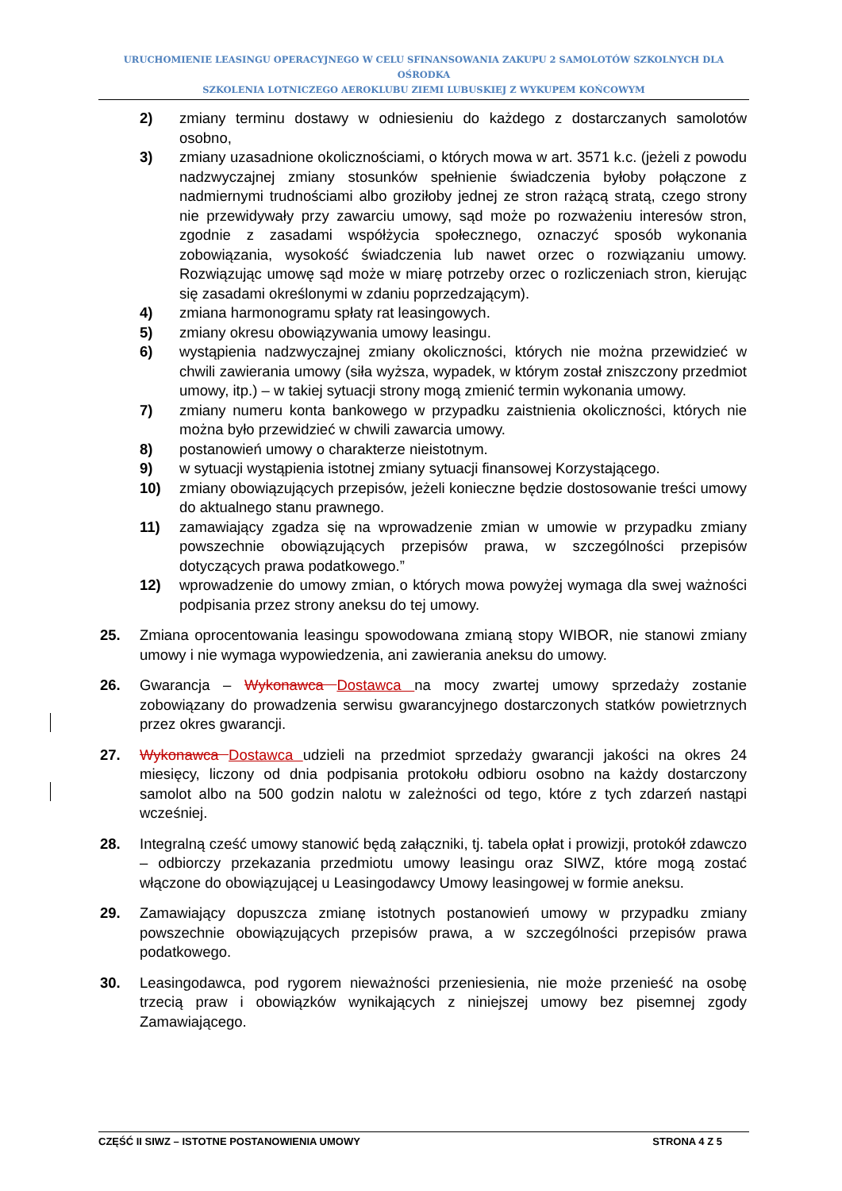URUCHOMIENIE LEASINGU OPERACYJNEGO W CELU SFINANSOWANIA ZAKUPU 2 SAMOLOTÓW SZKOLNYCH DLA OŚRODKA
SZKOLENIA LOTNICZEGO AEROKLUBU ZIEMI LUBUSKIEJ Z WYKUPEM KOŃCOWYM
2) zmiany terminu dostawy w odniesieniu do każdego z dostarczanych samolotów osobno,
3) zmiany uzasadnione okolicznościami, o których mowa w art. 3571 k.c. (jeżeli z powodu nadzwyczajnej zmiany stosunków spełnienie świadczenia byłoby połączone z nadmiernymi trudnościami albo groziłoby jednej ze stron rażącą stratą, czego strony nie przewidywały przy zawarciu umowy, sąd może po rozważeniu interesów stron, zgodnie z zasadami współżycia społecznego, oznaczyć sposób wykonania zobowiązania, wysokość świadczenia lub nawet orzec o rozwiązaniu umowy. Rozwiązując umowę sąd może w miarę potrzeby orzec o rozliczeniach stron, kierując się zasadami określonymi w zdaniu poprzedzającym).
4) zmiana harmonogramu spłaty rat leasingowych.
5) zmiany okresu obowiązywania umowy leasingu.
6) wystąpienia nadzwyczajnej zmiany okoliczności, których nie można przewidzieć w chwili zawierania umowy (siła wyższa, wypadek, w którym został zniszczony przedmiot umowy, itp.) – w takiej sytuacji strony mogą zmienić termin wykonania umowy.
7) zmiany numeru konta bankowego w przypadku zaistnienia okoliczności, których nie można było przewidzieć w chwili zawarcia umowy.
8) postanowień umowy o charakterze nieistotnym.
9) w sytuacji wystąpienia istotnej zmiany sytuacji finansowej Korzystającego.
10) zmiany obowiązujących przepisów, jeżeli konieczne będzie dostosowanie treści umowy do aktualnego stanu prawnego.
11) zamawiający zgadza się na wprowadzenie zmian w umowie w przypadku zmiany powszechnie obowiązujących przepisów prawa, w szczególności przepisów dotyczących prawa podatkowego.”
12) wprowadzenie do umowy zmian, o których mowa powyżej wymaga dla swej ważności podpisania przez strony aneksu do tej umowy.
25. Zmiana oprocentowania leasingu spowodowana zmianą stopy WIBOR, nie stanowi zmiany umowy i nie wymaga wypowiedzenia, ani zawierania aneksu do umowy.
26. Gwarancja – Wykonawca Dostawca na mocy zwartej umowy sprzedaży zostanie zobowiązany do prowadzenia serwisu gwarancyjnego dostarczonych statków powietrznych przez okres gwarancji.
27. Wykonawca Dostawca udzieli na przedmiot sprzedaży gwarancji jakości na okres 24 miesięcy, liczony od dnia podpisania protokołu odbioru osobno na każdy dostarczony samolot albo na 500 godzin nalotu w zależności od tego, które z tych zdarzeń nastąpi wcześniej.
28. Integralną cześć umowy stanowić będą załączniki, tj. tabela opłat i prowizji, protokół zdawczo – odbiorczy przekazania przedmiotu umowy leasingu oraz SIWZ, które mogą zostać włączone do obowiązującej u Leasingodawcy Umowy leasingowej w formie aneksu.
29. Zamawiający dopuszcza zmianę istotnych postanowień umowy w przypadku zmiany powszechnie obowiązujących przepisów prawa, a w szczególności przepisów prawa podatkowego.
30. Leasingodawca, pod rygorem nieważności przeniesienia, nie może przenieść na osobę trzecią praw i obowiązków wynikających z niniejszej umowy bez pisemnej zgody Zamawiającego.
CZĘŚĆ II SIWZ – ISTOTNE POSTANOWIENIA UMOWY STRONA 4 Z 5